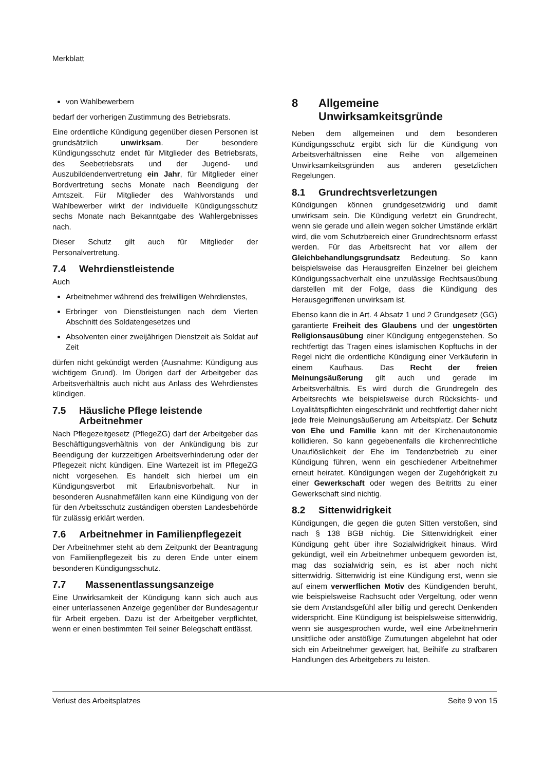Merkblatt
von Wahlbewerbern
bedarf der vorherigen Zustimmung des Betriebsrats.
Eine ordentliche Kündigung gegenüber diesen Personen ist grundsätzlich unwirksam. Der besondere Kündigungsschutz endet für Mitglieder des Betriebsrats, des Seebetriebsrats und der Jugend- und Auszubildendenvertretung ein Jahr, für Mitglieder einer Bordvertretung sechs Monate nach Beendigung der Amtszeit. Für Mitglieder des Wahlvorstands und Wahlbewerber wirkt der individuelle Kündigungsschutz sechs Monate nach Bekanntgabe des Wahlergebnisses nach.
Dieser Schutz gilt auch für Mitglieder der Personalvertretung.
7.4 Wehrdienstleistende
Auch
Arbeitnehmer während des freiwilligen Wehrdienstes,
Erbringer von Dienstleistungen nach dem Vierten Abschnitt des Soldatengesetzes und
Absolventen einer zweijährigen Dienstzeit als Soldat auf Zeit
dürfen nicht gekündigt werden (Ausnahme: Kündigung aus wichtigem Grund). Im Übrigen darf der Arbeitgeber das Arbeitsverhältnis auch nicht aus Anlass des Wehrdienstes kündigen.
7.5 Häusliche Pflege leistende Arbeitnehmer
Nach Pflegezeitgesetz (PflegeZG) darf der Arbeitgeber das Beschäftigungsverhältnis von der Ankündigung bis zur Beendigung der kurzzeitigen Arbeitsverhinderung oder der Pflegezeit nicht kündigen. Eine Wartezeit ist im PflegeZG nicht vorgesehen. Es handelt sich hierbei um ein Kündigungsverbot mit Erlaubnisvorbehalt. Nur in besonderen Ausnahmefällen kann eine Kündigung von der für den Arbeitsschutz zuständigen obersten Landesbehörde für zulässig erklärt werden.
7.6 Arbeitnehmer in Familienpflegezeit
Der Arbeitnehmer steht ab dem Zeitpunkt der Beantragung von Familienpflegezeit bis zu deren Ende unter einem besonderen Kündigungsschutz.
7.7 Massenentlassungsanzeige
Eine Unwirksamkeit der Kündigung kann sich auch aus einer unterlassenen Anzeige gegenüber der Bundesagentur für Arbeit ergeben. Dazu ist der Arbeitgeber verpflichtet, wenn er einen bestimmten Teil seiner Belegschaft entlässt.
8 Allgemeine Unwirksamkeitsgründe
Neben dem allgemeinen und dem besonderen Kündigungsschutz ergibt sich für die Kündigung von Arbeitsverhältnissen eine Reihe von allgemeinen Unwirksamkeitsgründen aus anderen gesetzlichen Regelungen.
8.1 Grundrechtsverletzungen
Kündigungen können grundgesetzwidrig und damit unwirksam sein. Die Kündigung verletzt ein Grundrecht, wenn sie gerade und allein wegen solcher Umstände erklärt wird, die vom Schutzbereich einer Grundrechtsnorm erfasst werden. Für das Arbeitsrecht hat vor allem der Gleichbehandlungsgrundsatz Bedeutung. So kann beispielsweise das Herausgreifen Einzelner bei gleichem Kündigungssachverhalt eine unzulässige Rechtsausübung darstellen mit der Folge, dass die Kündigung des Herausgegriffenen unwirksam ist.
Ebenso kann die in Art. 4 Absatz 1 und 2 Grundgesetz (GG) garantierte Freiheit des Glaubens und der ungestörten Religionsausübung einer Kündigung entgegenstehen. So rechtfertigt das Tragen eines islamischen Kopftuchs in der Regel nicht die ordentliche Kündigung einer Verkäuferin in einem Kaufhaus. Das Recht der freien Meinungsäußerung gilt auch und gerade im Arbeitsverhältnis. Es wird durch die Grundregeln des Arbeitsrechts wie beispielsweise durch Rücksichts- und Loyalitätspflichten eingeschränkt und rechtfertigt daher nicht jede freie Meinungsäußerung am Arbeitsplatz. Der Schutz von Ehe und Familie kann mit der Kirchenautonomie kollidieren. So kann gegebenenfalls die kirchenrechtliche Unauflöslichkeit der Ehe im Tendenzbetrieb zu einer Kündigung führen, wenn ein geschiedener Arbeitnehmer erneut heiratet. Kündigungen wegen der Zugehörigkeit zu einer Gewerkschaft oder wegen des Beitritts zu einer Gewerkschaft sind nichtig.
8.2 Sittenwidrigkeit
Kündigungen, die gegen die guten Sitten verstoßen, sind nach § 138 BGB nichtig. Die Sittenwidrigkeit einer Kündigung geht über ihre Sozialwidrigkeit hinaus. Wird gekündigt, weil ein Arbeitnehmer unbequem geworden ist, mag das sozialwidrig sein, es ist aber noch nicht sittenwidrig. Sittenwidrig ist eine Kündigung erst, wenn sie auf einem verwerflichen Motiv des Kündigenden beruht, wie beispielsweise Rachsucht oder Vergeltung, oder wenn sie dem Anstandsgefühl aller billig und gerecht Denkenden widerspricht. Eine Kündigung ist beispielsweise sittenwidrig, wenn sie ausgesprochen wurde, weil eine Arbeitnehmerin unsittliche oder anstößige Zumutungen abgelehnt hat oder sich ein Arbeitnehmer geweigert hat, Beihilfe zu strafbaren Handlungen des Arbeitgebers zu leisten.
Verlust des Arbeitsplatzes Seite 9 von 15